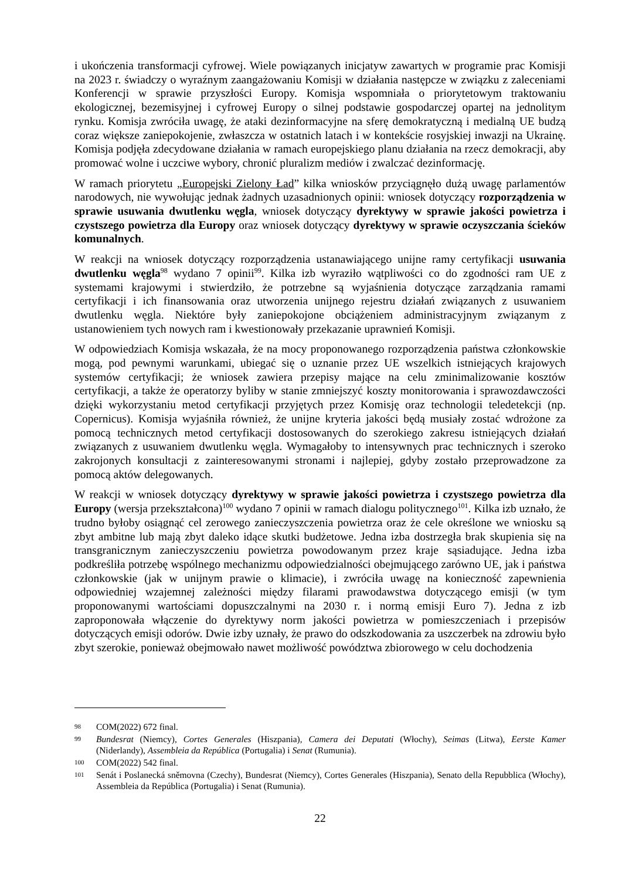i ukończenia transformacji cyfrowej. Wiele powiązanych inicjatyw zawartych w programie prac Komisji na 2023 r. świadczy o wyraźnym zaangażowaniu Komisji w działania następcze w związku z zaleceniami Konferencji w sprawie przyszłości Europy. Komisja wspomniała o priorytetowym traktowaniu ekologicznej, bezemisyjnej i cyfrowej Europy o silnej podstawie gospodarczej opartej na jednolitym rynku. Komisja zwróciła uwagę, że ataki dezinformacyjne na sferę demokratyczną i medialną UE budzą coraz większe zaniepokojenie, zwłaszcza w ostatnich latach i w kontekście rosyjskiej inwazji na Ukrainę. Komisja podjęła zdecydowane działania w ramach europejskiego planu działania na rzecz demokracji, aby promować wolne i uczciwe wybory, chronić pluralizm mediów i zwalczać dezinformację.
W ramach priorytetu „Europejski Zielony Ład” kilka wniosków przyciągnęło dużą uwagę parlamentów narodowych, nie wywołując jednak żadnych uzasadnionych opinii: wniosek dotyczący rozporządzenia w sprawie usuwania dwutlenku węgla, wniosek dotyczący dyrektywy w sprawie jakości powietrza i czystszego powietrza dla Europy oraz wniosek dotyczący dyrektywy w sprawie oczyszczania ścieków komunalnych.
W reakcji na wniosek dotyczący rozporządzenia ustanawiającego unijne ramy certyfikacji usuwania dwutlenku węgla<sup>98</sup> wydano 7 opinii<sup>99</sup>. Kilka izb wyraziło wątpliwości co do zgodności ram UE z systemami krajowymi i stwierdziło, że potrzebne są wyjaśnienia dotyczące zarządzania ramami certyfikacji i ich finansowania oraz utworzenia unijnego rejestru działań związanych z usuwaniem dwutlenku węgla. Niektóre były zaniepokojone obciążeniem administracyjnym związanym z ustanowieniem tych nowych ram i kwestionowały przekazanie uprawnień Komisji.
W odpowiedziach Komisja wskazała, że na mocy proponowanego rozporządzenia państwa członkowskie mogą, pod pewnymi warunkami, ubiegać się o uznanie przez UE wszelkich istniejących krajowych systemów certyfikacji; że wniosek zawiera przepisy mające na celu zminimalizowanie kosztów certyfikacji, a także że operatorzy byliby w stanie zmniejszyć koszty monitorowania i sprawozdawczości dzięki wykorzystaniu metod certyfikacji przyjętych przez Komisję oraz technologii teledetekcji (np. Copernicus). Komisja wyjaśniła również, że unijne kryteria jakości będą musiały zostać wdrożone za pomocą technicznych metod certyfikacji dostosowanych do szerokiego zakresu istniejących działań związanych z usuwaniem dwutlenku węgla. Wymagałoby to intensywnych prac technicznych i szeroko zakrojonych konsultacji z zainteresowanymi stronami i najlepiej, gdyby zostało przeprowadzone za pomocą aktów delegowanych.
W reakcji w wniosek dotyczący dyrektywy w sprawie jakości powietrza i czystszego powietrza dla Europy (wersja przekształcona)<sup>100</sup> wydano 7 opinii w ramach dialogu politycznego<sup>101</sup>. Kilka izb uznało, że trudno byłoby osiągnąć cel zerowego zanieczyszczenia powietrza oraz że cele określone we wniosku są zbyt ambitne lub mają zbyt daleko idące skutki budżetowe. Jedna izba dostrzegła brak skupienia się na transgranicznym zanieczyszczeniu powietrza powodowanym przez kraje sąsiadujące. Jedna izba podkreśliła potrzebę wspólnego mechanizmu odpowiedzialności obejmującego zarówno UE, jak i państwa członkowskie (jak w unijnym prawie o klimacie), i zwróciła uwagę na konieczność zapewnienia odpowiedniej wzajemnej zależności między filarami prawodawstwa dotyczącego emisji (w tym proponowanymi wartościami dopuszczalnymi na 2030 r. i normą emisji Euro 7). Jedna z izb zaproponowała włączenie do dyrektywy norm jakości powietrza w pomieszczeniach i przepisów dotyczących emisji odorów. Dwie izby uznały, że prawo do odszkodowania za uszczerbek na zdrowiu było zbyt szerokie, ponieważ obejmowało nawet możliwość powództwa zbiorowego w celu dochodzenia
98 COM(2022) 672 final.
99 Bundesrat (Niemcy), Cortes Generales (Hiszpania), Camera dei Deputati (Włochy), Seimas (Litwa), Eerste Kamer (Niderlandy), Assembleia da República (Portugalia) i Senat (Rumunia).
100 COM(2022) 542 final.
101 Senát i Poslanecká sněmovna (Czechy), Bundesrat (Niemcy), Cortes Generales (Hiszpania), Senato della Repubblica (Włochy), Assembleia da República (Portugalia) i Senat (Rumunia).
22